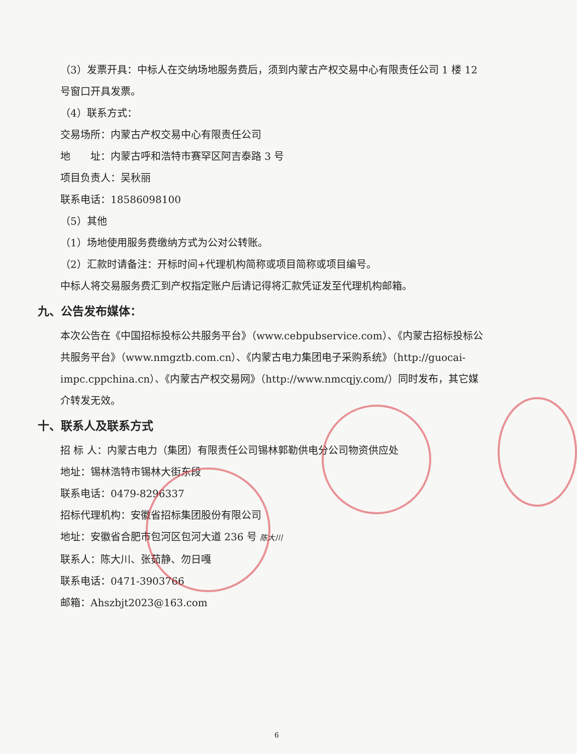（3）发票开具：中标人在交纳场地服务费后，须到内蒙古产权交易中心有限责任公司 1 楼 12 号窗口开具发票。
（4）联系方式：
交易场所：内蒙古产权交易中心有限责任公司
地　　址：内蒙古呼和浩特市赛罕区阿吉泰路 3 号
项目负责人：吴秋丽
联系电话：18586098100
（5）其他
（1）场地使用服务费缴纳方式为公对公转账。
（2）汇款时请备注：开标时间+代理机构简称或项目简称或项目编号。
中标人将交易服务费汇到产权指定账户后请记得将汇款凭证发至代理机构邮箱。
九、公告发布媒体：
本次公告在《中国招标投标公共服务平台》（www.cebpubservice.com）、《内蒙古招标投标公共服务平台》（www.nmgztb.com.cn）、《内蒙古电力集团电子采购系统》（http://guocai-impc.cppchina.cn）、《内蒙古产权交易网》（http://www.nmcqjy.com/）同时发布，其它媒介转发无效。
十、联系人及联系方式
招 标 人：内蒙古电力（集团）有限责任公司锡林郭勒供电分公司物资供应处
地址：锡林浩特市锡林大街东段
联系电话：0479-8296337
招标代理机构：安徽省招标集团股份有限公司
地址：安徽省合肥市包河区包河大道 236 号 陈大川
联系人：陈大川、张茹静、勿日嘎
联系电话：0471-3903766
邮箱：Ahszbjt2023@163.com
6